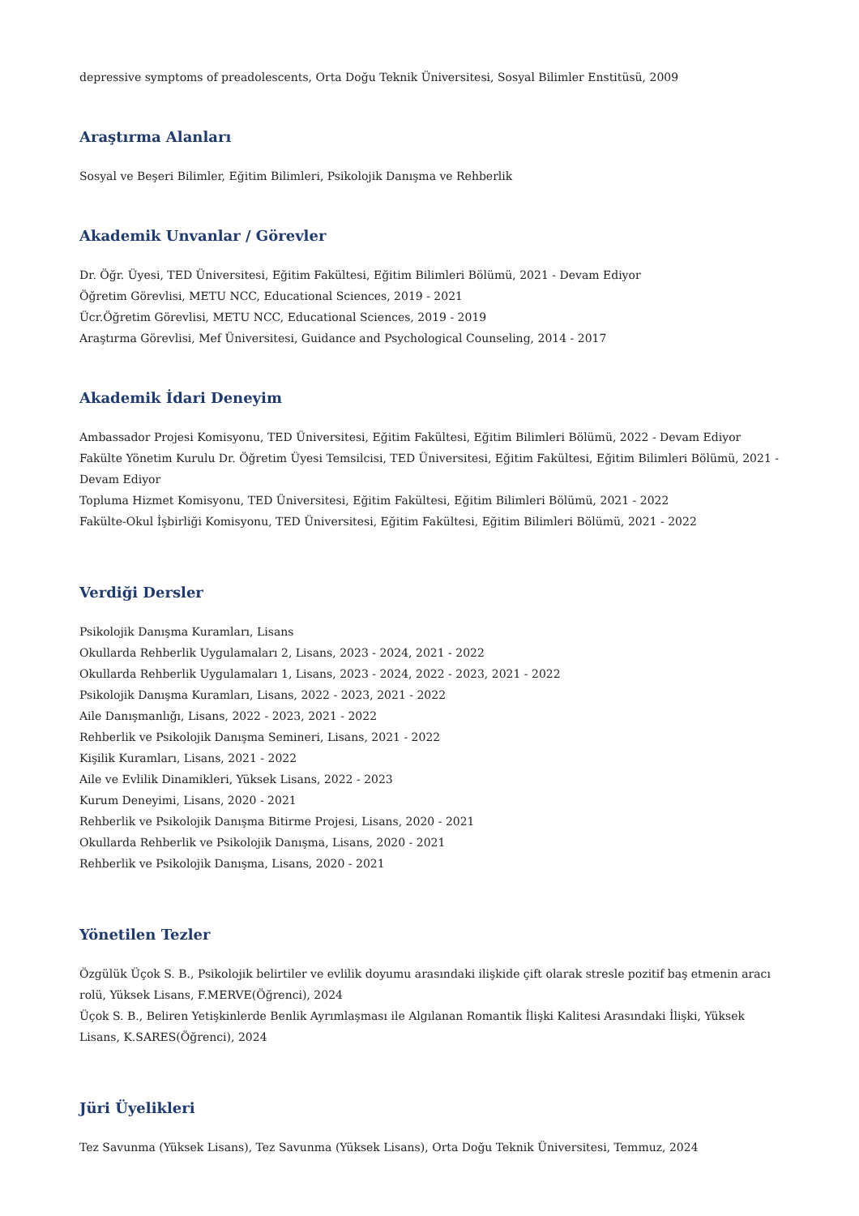depressive symptoms of preadolescents, Orta Doğu Teknik Üniversitesi, Sosyal Bilimler Enstitüsü, 2009
Araştırma Alanları
Sosyal ve Beşeri Bilimler, Eğitim Bilimleri, Psikolojik Danışma ve Rehberlik
Akademik Unvanlar / Görevler
Dr. Öğr. Üyesi, TED Üniversitesi, Eğitim Fakültesi, Eğitim Bilimleri Bölümü, 2021 - Devam Ediyor
Öğretim Görevlisi, METU NCC, Educational Sciences, 2019 - 2021
Ücr.Öğretim Görevlisi, METU NCC, Educational Sciences, 2019 - 2019
Araştırma Görevlisi, Mef Üniversitesi, Guidance and Psychological Counseling, 2014 - 2017
Akademik İdari Deneyim
Ambassador Projesi Komisyonu, TED Üniversitesi, Eğitim Fakültesi, Eğitim Bilimleri Bölümü, 2022 - Devam Ediyor
Fakülte Yönetim Kurulu Dr. Öğretim Üyesi Temsilcisi, TED Üniversitesi, Eğitim Fakültesi, Eğitim Bilimleri Bölümü, 2021 - Devam Ediyor
Topluma Hizmet Komisyonu, TED Üniversitesi, Eğitim Fakültesi, Eğitim Bilimleri Bölümü, 2021 - 2022
Fakülte-Okul İşbirliği Komisyonu, TED Üniversitesi, Eğitim Fakültesi, Eğitim Bilimleri Bölümü, 2021 - 2022
Verdiği Dersler
Psikolojik Danışma Kuramları, Lisans
Okullarda Rehberlik Uygulamaları 2, Lisans, 2023 - 2024, 2021 - 2022
Okullarda Rehberlik Uygulamaları 1, Lisans, 2023 - 2024, 2022 - 2023, 2021 - 2022
Psikolojik Danışma Kuramları, Lisans, 2022 - 2023, 2021 - 2022
Aile Danışmanlığı, Lisans, 2022 - 2023, 2021 - 2022
Rehberlik ve Psikolojik Danışma Semineri, Lisans, 2021 - 2022
Kişilik Kuramları, Lisans, 2021 - 2022
Aile ve Evlilik Dinamikleri, Yüksek Lisans, 2022 - 2023
Kurum Deneyimi, Lisans, 2020 - 2021
Rehberlik ve Psikolojik Danışma Bitirme Projesi, Lisans, 2020 - 2021
Okullarda Rehberlik ve Psikolojik Danışma, Lisans, 2020 - 2021
Rehberlik ve Psikolojik Danışma, Lisans, 2020 - 2021
Yönetilen Tezler
Özgülük Üçok S. B., Psikolojik belirtiler ve evlilik doyumu arasındaki ilişkide çift olarak stresle pozitif baş etmenin aracı rolü, Yüksek Lisans, F.MERVE(Öğrenci), 2024
Üçok S. B., Beliren Yetişkinlerde Benlik Ayrımlaşması ile Algılanan Romantik İlişki Kalitesi Arasındaki İlişki, Yüksek Lisans, K.SARES(Öğrenci), 2024
Jüri Üyelikleri
Tez Savunma (Yüksek Lisans), Tez Savunma (Yüksek Lisans), Orta Doğu Teknik Üniversitesi, Temmuz, 2024